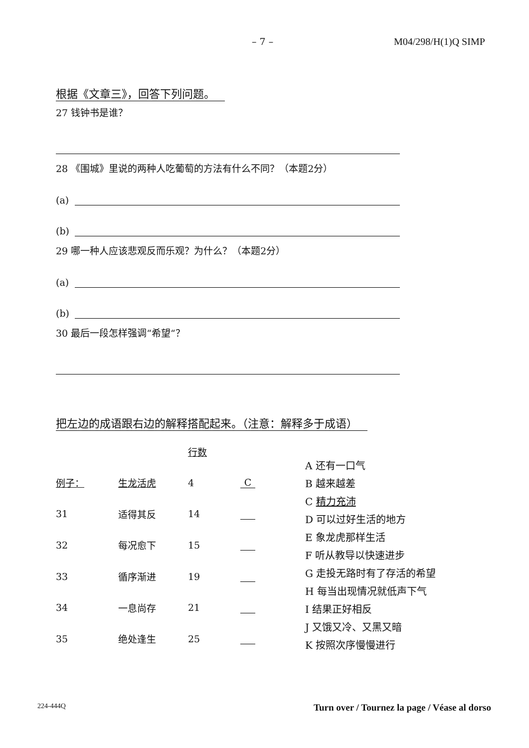– 7 – M04/298/H(1)Q SIMP
根据《文章三》，回答下列问题。
27 钱钟书是谁？
28 《围城》里说的两种人吃葡萄的方法有什么不同？（本题2分）
(a)
(b)
29 哪一种人应该悲观反而乐观？为什么？（本题2分）
(a)
(b)
30 最后一段怎样强调“希望“？
把左边的成语跟右边的解释搭配起来。（注意：解释多于成语）
| | | 行数 | |
| 例子： | 生龙活虎 | 4 | C |
| 31 | 适得其反 | 14 | |
| 32 | 每况愈下 | 15 | |
| 33 | 循序渐进 | 19 | |
| 34 | 一息尚存 | 21 | |
| 35 | 绝处逢生 | 25 | |
A 还有一口气
B 越来越差
C 精力充沛
D 可以过好生活的地方
E 象龙虎那样生活
F 听从教导以快速进步
G 走投无路时有了存活的希望
H 每当出现情况就低声下气
I 结果正好相反
J 又饿又冷、又黑又暗
K 按照次序慢慢进行
224-444Q Turn over / Tournez la page / Véase al dorso